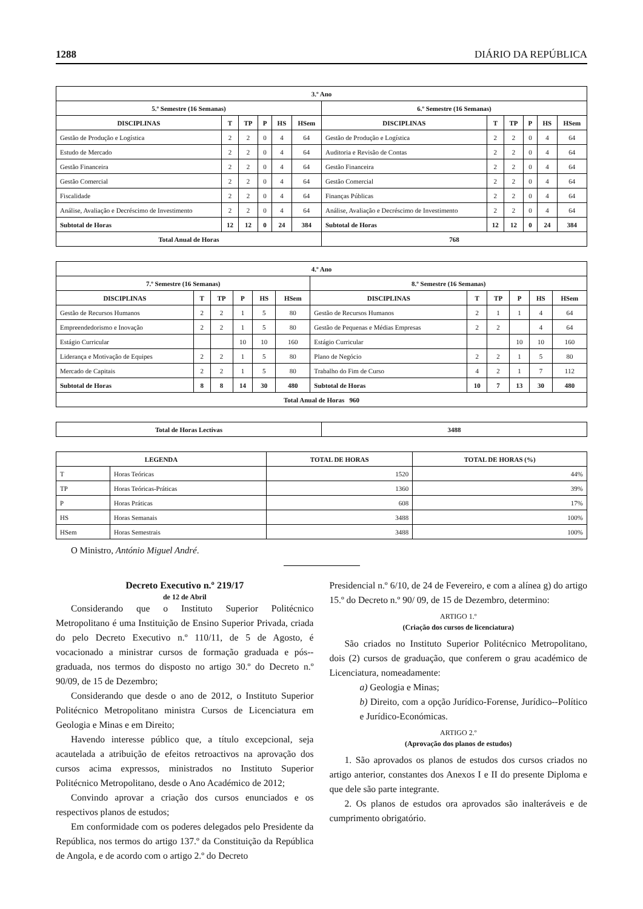1288 DIÁRIO DA REPÚBLICA
| 3.º Ano | | | | | | | | | | | |
| --- | --- | --- | --- | --- | --- | --- | --- | --- | --- | --- | --- |
| 5.º Semestre (16 Semanas) | | | | | | 6.º Semestre (16 Semanas) | | | | | |
| DISCIPLINAS | T | TP | P | HS | HSem | DISCIPLINAS | T | TP | P | HS | HSem |
| Gestão de Produção e Logística | 2 | 2 | 0 | 4 | 64 | Gestão de Produção e Logística | 2 | 2 | 0 | 4 | 64 |
| Estudo de Mercado | 2 | 2 | 0 | 4 | 64 | Auditoria e Revisão de Contas | 2 | 2 | 0 | 4 | 64 |
| Gestão Financeira | 2 | 2 | 0 | 4 | 64 | Gestão Financeira | 2 | 2 | 0 | 4 | 64 |
| Gestão Comercial | 2 | 2 | 0 | 4 | 64 | Gestão Comercial | 2 | 2 | 0 | 4 | 64 |
| Fiscalidade | 2 | 2 | 0 | 4 | 64 | Finanças Públicas | 2 | 2 | 0 | 4 | 64 |
| Análise, Avaliação e Decréscimo de Investimento | 2 | 2 | 0 | 4 | 64 | Análise, Avaliação e Decréscimo de Investimento | 2 | 2 | 0 | 4 | 64 |
| Subtotal de Horas | 12 | 12 | 0 | 24 | 384 | Subtotal de Horas | 12 | 12 | 0 | 24 | 384 |
| Total Anual de Horas | | | | | | 768 | | | | | |
| 4.º Ano | | | | | | | | | | | |
| --- | --- | --- | --- | --- | --- | --- | --- | --- | --- | --- | --- |
| 7.º Semestre (16 Semanas) | | | | | | 8.º Semestre (16 Semanas) | | | | | |
| DISCIPLINAS | T | TP | P | HS | HSem | DISCIPLINAS | T | TP | P | HS | HSem |
| Gestão de Recursos Humanos | 2 | 2 | 1 | 5 | 80 | Gestão de Recursos Humanos | 2 | 1 | 1 | 4 | 64 |
| Empreendedorismo e Inovação | 2 | 2 | 1 | 5 | 80 | Gestão de Pequenas e Médias Empresas | 2 | 2 | | 4 | 64 |
| Estágio Curricular | | | 10 | 10 | 160 | Estágio Curricular | | | 10 | 10 | 160 |
| Liderança e Motivação de Equipes | 2 | 2 | 1 | 5 | 80 | Plano de Negócio | 2 | 2 | 1 | 5 | 80 |
| Mercado de Capitais | 2 | 2 | 1 | 5 | 80 | Trabalho do Fim de Curso | 4 | 2 | 1 | 7 | 112 |
| Subtotal de Horas | 8 | 8 | 14 | 30 | 480 | Subtotal de Horas | 10 | 7 | 13 | 30 | 480 |
| Total Anual de Horas 960 | | | | | | | | | | | |
| Total de Horas Lectivas | 3488 |
| --- | --- |
| LEGENDA | | TOTAL DE HORAS | TOTAL DE HORAS (%) |
| --- | --- | --- | --- |
| T | Horas Teóricas | 1520 | 44% |
| TP | Horas Teóricas-Práticas | 1360 | 39% |
| P | Horas Práticas | 608 | 17% |
| HS | Horas Semanais | 3488 | 100% |
| HSem | Horas Semestrais | 3488 | 100% |
O Ministro, António Miguel André.
Decreto Executivo n.º 219/17
de 12 de Abril
Considerando que o Instituto Superior Politécnico Metropolitano é uma Instituição de Ensino Superior Privada, criada do pelo Decreto Executivo n.º 110/11, de 5 de Agosto, é vocacionado a ministrar cursos de formação graduada e pós--graduada, nos termos do disposto no artigo 30.º do Decreto n.º 90/09, de 15 de Dezembro;
Considerando que desde o ano de 2012, o Instituto Superior Politécnico Metropolitano ministra Cursos de Licenciatura em Geologia e Minas e em Direito;
Havendo interesse público que, a título excepcional, seja acautelada a atribuição de efeitos retroactivos na aprovação dos cursos acima expressos, ministrados no Instituto Superior Politécnico Metropolitano, desde o Ano Académico de 2012;
Convindo aprovar a criação dos cursos enunciados e os respectivos planos de estudos;
Em conformidade com os poderes delegados pelo Presidente da República, nos termos do artigo 137.º da Constituição da República de Angola, e de acordo com o artigo 2.º do Decreto
Presidencial n.º 6/10, de 24 de Fevereiro, e com a alínea g) do artigo 15.º do Decreto n.º 90/ 09, de 15 de Dezembro, determino:
ARTIGO 1.º
(Criação dos cursos de licenciatura)
São criados no Instituto Superior Politécnico Metropolitano, dois (2) cursos de graduação, que conferem o grau académico de Licenciatura, nomeadamente:
a) Geologia e Minas;
b) Direito, com a opção Jurídico-Forense, Jurídico--Político e Jurídico-Económicas.
ARTIGO 2.º
(Aprovação dos planos de estudos)
1. São aprovados os planos de estudos dos cursos criados no artigo anterior, constantes dos Anexos I e II do presente Diploma e que dele são parte integrante.
2. Os planos de estudos ora aprovados são inalteráveis e de cumprimento obrigatório.